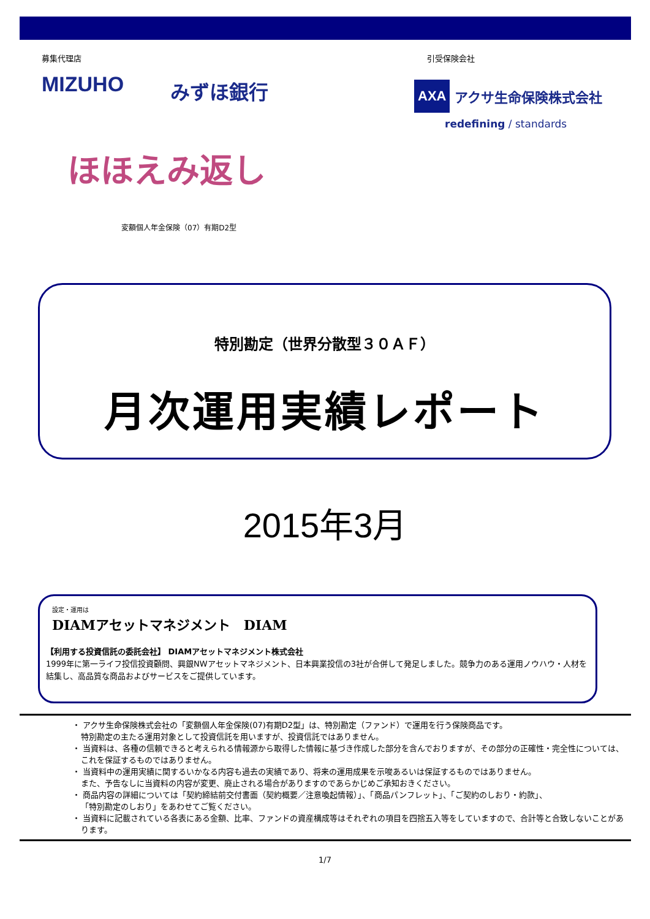募集代理店 引受保険会社
MIZUHO みずほ銀行
AXA アクサ生命保険株式会社
redefining / standards
ほほえみ返し
変額個人年金保険（07）有期D2型
特別勘定（世界分散型３０ＡＦ）
月次運用実績レポート
2015年3月
設定・運用は
DIAMアセットマネジメント　DIAM
【利用する投資信託の委託会社】 DIAMアセットマネジメント株式会社
1999年に第一ライフ投信投資顧問、興銀NWアセットマネジメント、日本興業投信の3社が合併して発足しました。競争力のある運用ノウハウ・人材を結集し、高品質な商品およびサービスをご提供しています。
・ アクサ生命保険株式会社の「変額個人年金保険(07)有期D2型」は、特別勘定（ファンド）で運用を行う保険商品です。
特別勘定の主たる運用対象として投資信託を用いますが、投資信託ではありません。
・ 当資料は、各種の信頼できると考えられる情報源から取得した情報に基づき作成した部分を含んでおりますが、その部分の正確性・完全性については、これを保証するものではありません。
・ 当資料中の運用実績に関するいかなる内容も過去の実績であり、将来の運用成果を示唆あるいは保証するものではありません。
また、予告なしに当資料の内容が変更、廃止される場合がありますのであらかじめご承知おきください。
・ 商品内容の詳細については「契約締結前交付書面（契約概要／注意喚起情報）」、「商品パンフレット」、「ご契約のしおり・約款」、
「特別勘定のしおり」をあわせてご覧ください。
・ 当資料に記載されている各表にある金額、比率、ファンドの資産構成等はそれぞれの項目を四捨五入等をしていますので、合計等と合致しないことがあります。
1/7